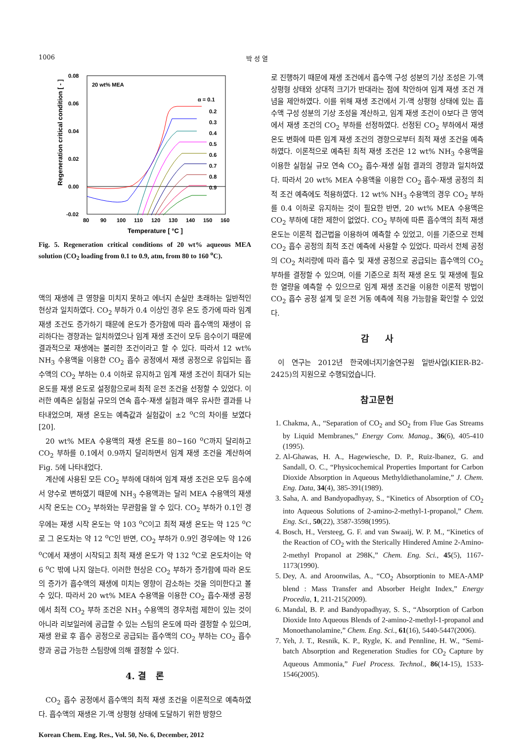1006 박 성 열
0.08
0.06
0.04
0.02
0.00
-0.02
80
90
100
110
120
130
140
150
160
20 wt% MEA
Temperature [ °C ]
Regeneration critical condition [ - ]
α = 0.1
0.2
0.3
0.4
0.5
0.6
0.7
0.8
0.9
Fig. 5. Regeneration critical conditions of 20 wt% aqueous MEA solution (CO<sub>2</sub> loading from 0.1 to 0.9, atm, from 80 to 160 <sup>o</sup>C).
액의 재생에 큰 영향을 미치지 못하고 에너지 손실만 초래하는 일반적인 현상과 일치하였다. CO<sub>2</sub> 부하가 0.4 이상인 경우 온도 증가에 따라 임계 재생 조건도 증가하기 때문에 온도가 증가함에 따라 흡수액의 재생이 유리하다는 경향과는 일치하였으나 임계 재생 조건이 모두 음수이기 때문에 결과적으로 재생에는 불리한 조건이라고 할 수 있다. 따라서 12 wt% NH<sub>3</sub> 수용액을 이용한 CO<sub>2</sub> 흡수 공정에서 재생 공정으로 유입되는 흡수액의 CO<sub>2</sub> 부하는 0.4 이하로 유지하고 임계 재생 조건이 최대가 되는 온도를 재생 온도로 설정함으로써 최적 운전 조건을 선정할 수 있었다. 이러한 예측은 실험실 규모의 연속 흡수·재생 실험과 매우 유사한 결과를 나타내었으며, 재생 온도는 예측값과 실험값이 ±2 <sup>o</sup>C의 차이를 보였다[20].
20 wt% MEA 수용액의 재생 온도를 80~160 <sup>o</sup>C까지 달리하고 CO<sub>2</sub> 부하를 0.1에서 0.9까지 달리하면서 임계 재생 조건을 계산하여 Fig. 5에 나타내었다.
계산에 사용된 모든 CO<sub>2</sub> 부하에 대하여 임계 재생 조건은 모두 음수에서 양수로 변하였기 때문에 NH<sub>3</sub> 수용액과는 달리 MEA 수용액의 재생 시작 온도는 CO<sub>2</sub> 부하와는 무관함을 알 수 있다. CO<sub>2</sub> 부하가 0.1인 경우에는 재생 시작 온도는 약 103 <sup>o</sup>C이고 최적 재생 온도는 약 125 <sup>o</sup>C로 그 온도차는 약 12 <sup>o</sup>C인 반면, CO<sub>2</sub> 부하가 0.9인 경우에는 약 126 <sup>o</sup>C에서 재생이 시작되고 최적 재생 온도가 약 132 <sup>o</sup>C로 온도차이는 약 6 <sup>o</sup>C 밖에 나지 않는다. 이러한 현상은 CO<sub>2</sub> 부하가 증가함에 따라 온도의 증가가 흡수액의 재생에 미치는 영향이 감소하는 것을 의미한다고 볼 수 있다. 따라서 20 wt% MEA 수용액을 이용한 CO<sub>2</sub> 흡수·재생 공정에서 최적 CO<sub>2</sub> 부하 조건은 NH<sub>3</sub> 수용액의 경우처럼 제한이 있는 것이 아니라 리보일러에 공급할 수 있는 스팀의 온도에 따라 결정할 수 있으며, 재생 완료 후 흡수 공정으로 공급되는 흡수액의 CO<sub>2</sub> 부하는 CO<sub>2</sub> 흡수량과 공급 가능한 스팀량에 의해 결정할 수 있다.
4. 결 론
CO<sub>2</sub> 흡수 공정에서 흡수액의 최적 재생 조건을 이론적으로 예측하였다. 흡수액의 재생은 기-액 상평형 상태에 도달하기 위한 방향으
Korean Chem. Eng. Res., Vol. 50, No. 6, December, 2012
로 진행하기 때문에 재생 조건에서 흡수액 구성 성분의 기상 조성은 기-액 상평형 상태와 상대적 크기가 반대라는 점에 착안하여 임계 재생 조건 개념을 제안하였다. 이를 위해 재생 조건에서 기-액 상평형 상태에 있는 흡수액 구성 성분의 기상 조성을 계산하고, 임계 재생 조건이 0보다 큰 영역에서 재생 조건의 CO<sub>2</sub> 부하를 선정하였다. 선정된 CO<sub>2</sub> 부하에서 재생 온도 변화에 따른 임계 재생 조건의 경향으로부터 최적 재생 조건을 예측하였다. 이론적으로 예측된 최적 재생 조건은 12 wt% NH<sub>3</sub> 수용액을 이용한 실험실 규모 연속 CO<sub>2</sub> 흡수·재생 실험 결과의 경향과 일치하였다. 따라서 20 wt% MEA 수용액을 이용한 CO<sub>2</sub> 흡수·재생 공정의 최적 조건 예측에도 적용하였다. 12 wt% NH<sub>3</sub> 수용액의 경우 CO<sub>2</sub> 부하를 0.4 이하로 유지하는 것이 필요한 반면, 20 wt% MEA 수용액은 CO<sub>2</sub> 부하에 대한 제한이 없었다. CO<sub>2</sub> 부하에 따른 흡수액의 최적 재생 온도는 이론적 접근법을 이용하여 예측할 수 있었고, 이를 기준으로 전체 CO<sub>2</sub> 흡수 공정의 최적 조건 예측에 사용할 수 있었다. 따라서 전체 공정의 CO<sub>2</sub> 처리량에 따라 흡수 및 재생 공정으로 공급되는 흡수액의 CO<sub>2</sub> 부하를 결정할 수 있으며, 이를 기준으로 최적 재생 온도 및 재생에 필요한 열량을 예측할 수 있으므로 임계 재생 조건을 이용한 이론적 방법이 CO<sub>2</sub> 흡수 공정 설계 및 운전 거동 예측에 적용 가능함을 확인할 수 있었다.
감 사
이 연구는 2012년 한국에너지기술연구원 일반사업(KIER-B2-2425)의 지원으로 수행되었습니다.
참고문헌
1. Chakma, A., “Separation of CO<sub>2</sub> and SO<sub>2</sub> from Flue Gas Streams by Liquid Membranes,” Energy Conv. Manag., 36(6), 405-410 (1995).
2. Al-Ghawas, H. A., Hagewiesche, D. P., Ruiz-lbanez, G. and Sandall, O. C., “Physicochemical Properties Important for Carbon Dioxide Absorption in Aqueous Methyldiethanolamine,” J. Chem. Eng. Data, 34(4), 385-391(1989).
3. Saha, A. and Bandyopadhyay, S., “Kinetics of Absorption of CO<sub>2</sub> into Aqueous Solutions of 2-amino-2-methyl-1-propanol,” Chem. Eng. Sci., 50(22), 3587-3598(1995).
4. Bosch, H., Versteeg, G. F. and van Swaaij, W. P. M., “Kinetics of the Reaction of CO<sub>2</sub> with the Sterically Hindered Amine 2-Amino-2-methyl Propanol at 298K,” Chem. Eng. Sci., 45(5), 1167-1173(1990).
5. Dey, A. and Aroonwilas, A., “CO<sub>2</sub> Absorptionin to MEA-AMP blend : Mass Transfer and Absorber Height Index,” Energy Procedia, 1, 211-215(2009).
6. Mandal, B. P. and Bandyopadhyay, S. S., “Absorption of Carbon Dioxide Into Aqueous Blends of 2-amino-2-methyl-1-propanol and Monoethanolamine,” Chem. Eng. Sci., 61(16), 5440-5447(2006).
7. Yeh, J. T., Resnik, K. P., Rygle, K. and Pennline, H. W., “Semi-batch Absorption and Regeneration Studies for CO<sub>2</sub> Capture by Aqueous Ammonia,” Fuel Process. Technol., 86(14-15), 1533-1546(2005).